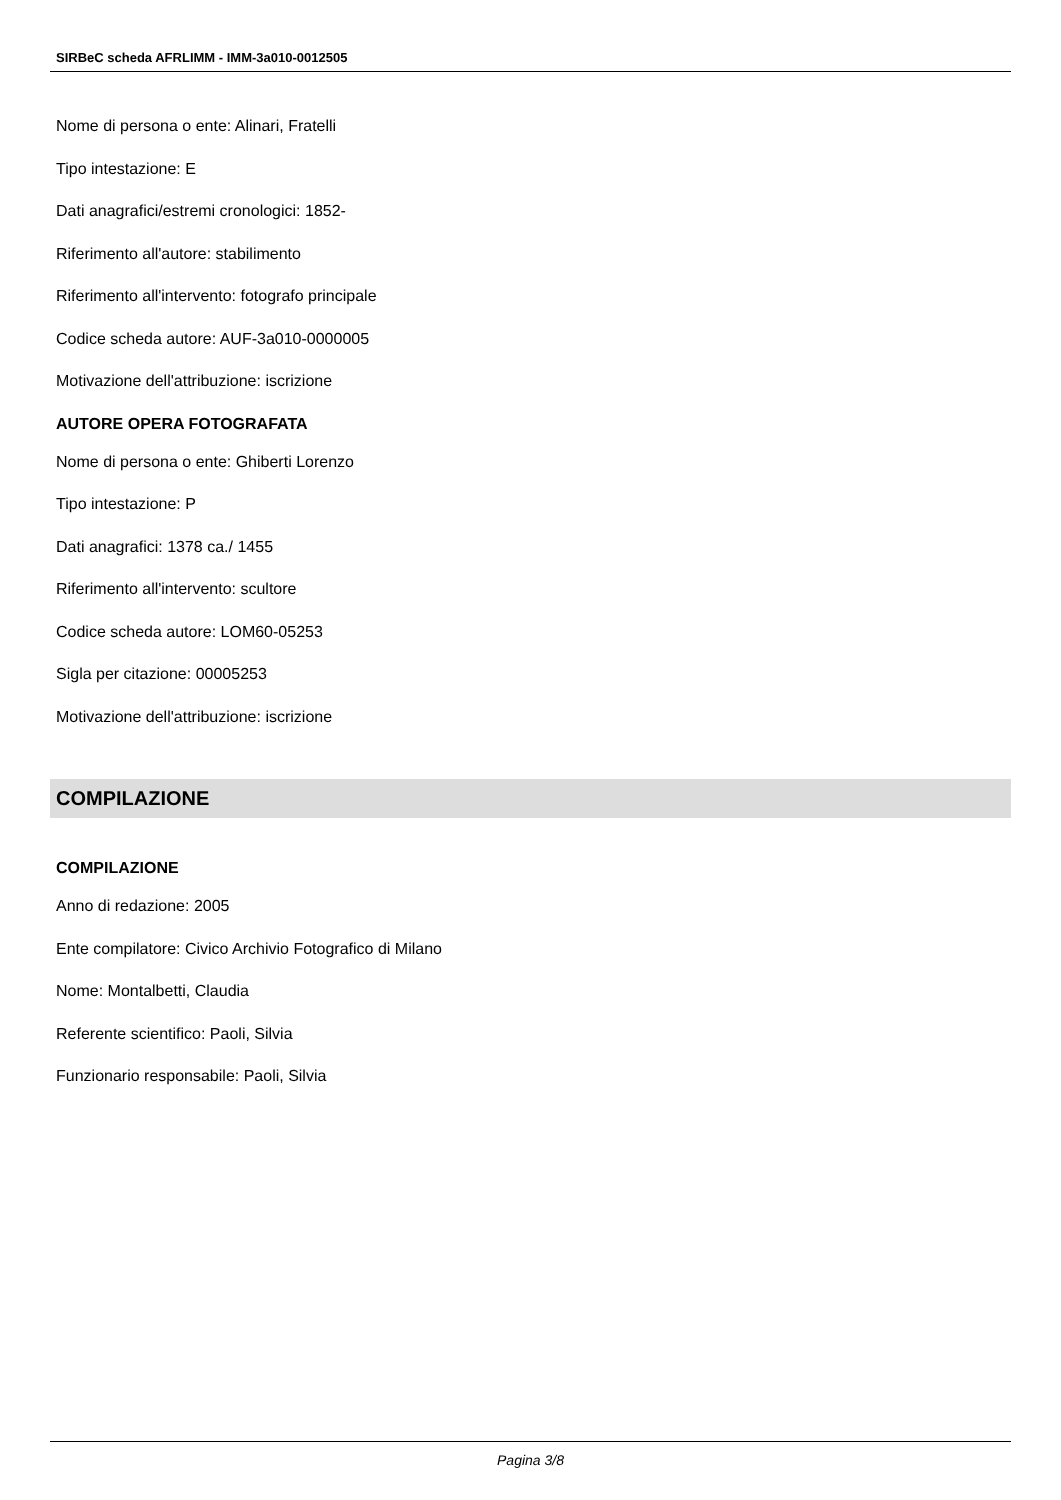SIRBeC scheda AFRLIMM - IMM-3a010-0012505
Nome di persona o ente: Alinari, Fratelli
Tipo intestazione: E
Dati anagrafici/estremi cronologici: 1852-
Riferimento all'autore: stabilimento
Riferimento all'intervento: fotografo principale
Codice scheda autore: AUF-3a010-0000005
Motivazione dell'attribuzione: iscrizione
AUTORE OPERA FOTOGRAFATA
Nome di persona o ente: Ghiberti Lorenzo
Tipo intestazione: P
Dati anagrafici: 1378 ca./ 1455
Riferimento all'intervento: scultore
Codice scheda autore: LOM60-05253
Sigla per citazione: 00005253
Motivazione dell'attribuzione: iscrizione
COMPILAZIONE
COMPILAZIONE
Anno di redazione: 2005
Ente compilatore: Civico Archivio Fotografico di Milano
Nome: Montalbetti, Claudia
Referente scientifico: Paoli, Silvia
Funzionario responsabile: Paoli, Silvia
Pagina 3/8